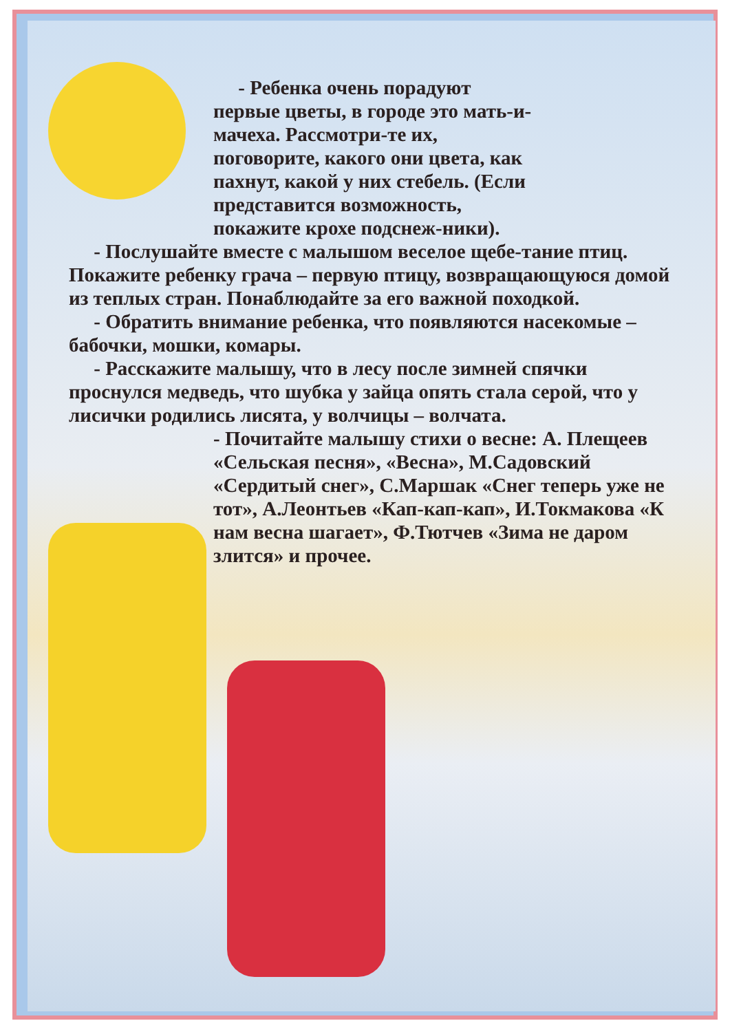- Ребенка очень порадуют первые цветы, в городе это мать-и-мачеха. Рассмотри-те их, поговорите, какого они цвета, как пахнут, какой у них стебель. (Если представится возможность, покажите крохе подснеж-ники).
- Послушайте вместе с малышом веселое щебе-тание птиц. Покажите ребенку грача – первую птицу, возвращающуюся домой из теплых стран. Понаблюдайте за его важной походкой.
- Обратить внимание ребенка, что появляются насекомые – бабочки, мошки, комары.
- Расскажите малышу, что в лесу после зимней спячки проснулся медведь, что шубка у зайца опять стала серой, что у лисички родились лисята, у волчицы – волчата.
- Почитайте малышу стихи о весне: А. Плещеев «Сельская песня», «Весна», М.Садовский «Сердитый снег», С.Маршак «Снег теперь уже не тот», А.Леонтьев «Кап-кап-кап», И.Токмакова «К нам весна шагает», Ф.Тютчев «Зима не даром злится» и прочее.